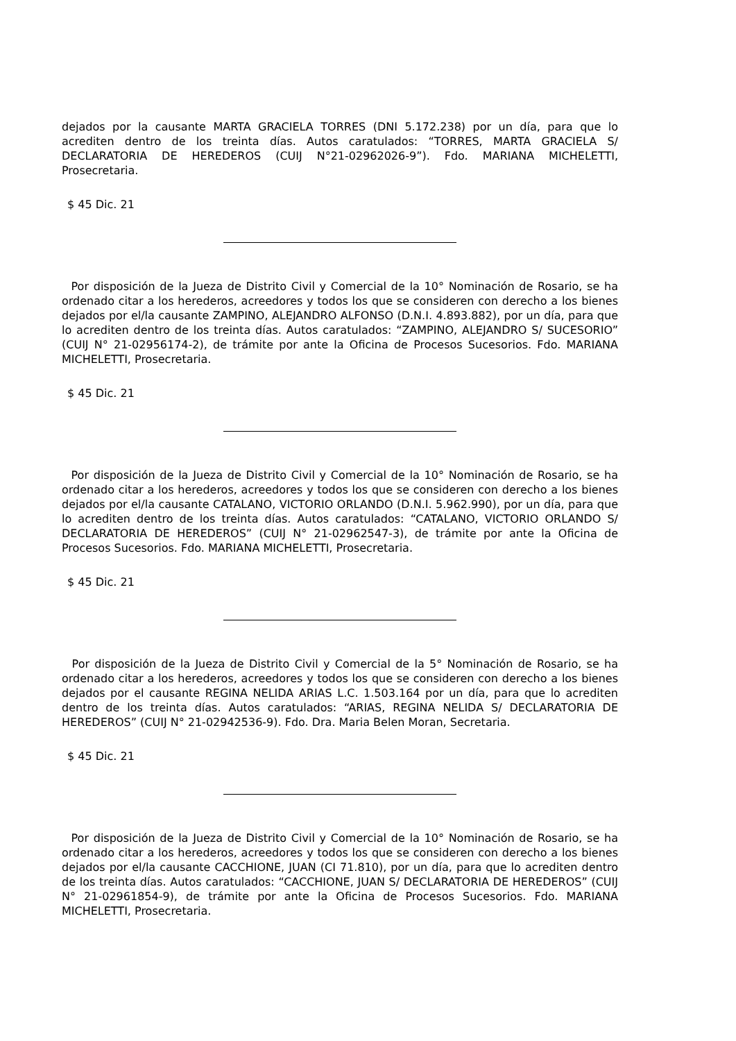dejados por la causante MARTA GRACIELA TORRES (DNI 5.172.238) por un día, para que lo acrediten dentro de los treinta días. Autos caratulados: “TORRES, MARTA GRACIELA S/ DECLARATORIA DE HEREDEROS (CUIJ N°21-02962026-9”). Fdo. MARIANA MICHELETTI, Prosecretaria.
$ 45 Dic. 21
Por disposición de la Jueza de Distrito Civil y Comercial de la 10° Nominación de Rosario, se ha ordenado citar a los herederos, acreedores y todos los que se consideren con derecho a los bienes dejados por el/la causante ZAMPINO, ALEJANDRO ALFONSO (D.N.I. 4.893.882), por un día, para que lo acrediten dentro de los treinta días. Autos caratulados: “ZAMPINO, ALEJANDRO S/ SUCESORIO” (CUIJ N° 21-02956174-2), de trámite por ante la Oficina de Procesos Sucesorios. Fdo. MARIANA MICHELETTI, Prosecretaria.
$ 45 Dic. 21
Por disposición de la Jueza de Distrito Civil y Comercial de la 10° Nominación de Rosario, se ha ordenado citar a los herederos, acreedores y todos los que se consideren con derecho a los bienes dejados por el/la causante CATALANO, VICTORIO ORLANDO (D.N.I. 5.962.990), por un día, para que lo acrediten dentro de los treinta días. Autos caratulados: “CATALANO, VICTORIO ORLANDO S/ DECLARATORIA DE HEREDEROS” (CUIJ N° 21-02962547-3), de trámite por ante la Oficina de Procesos Sucesorios. Fdo. MARIANA MICHELETTI, Prosecretaria.
$ 45 Dic. 21
Por disposición de la Jueza de Distrito Civil y Comercial de la 5° Nominación de Rosario, se ha ordenado citar a los herederos, acreedores y todos los que se consideren con derecho a los bienes dejados por el causante REGINA NELIDA ARIAS L.C. 1.503.164 por un día, para que lo acrediten dentro de los treinta días. Autos caratulados: “ARIAS, REGINA NELIDA S/ DECLARATORIA DE HEREDEROS” (CUIJ N° 21-02942536-9). Fdo. Dra. Maria Belen Moran, Secretaria.
$ 45 Dic. 21
Por disposición de la Jueza de Distrito Civil y Comercial de la 10° Nominación de Rosario, se ha ordenado citar a los herederos, acreedores y todos los que se consideren con derecho a los bienes dejados por el/la causante CACCHIONE, JUAN (CI 71.810), por un día, para que lo acrediten dentro de los treinta días. Autos caratulados: “CACCHIONE, JUAN S/ DECLARATORIA DE HEREDEROS” (CUIJ N° 21-02961854-9), de trámite por ante la Oficina de Procesos Sucesorios. Fdo. MARIANA MICHELETTI, Prosecretaria.